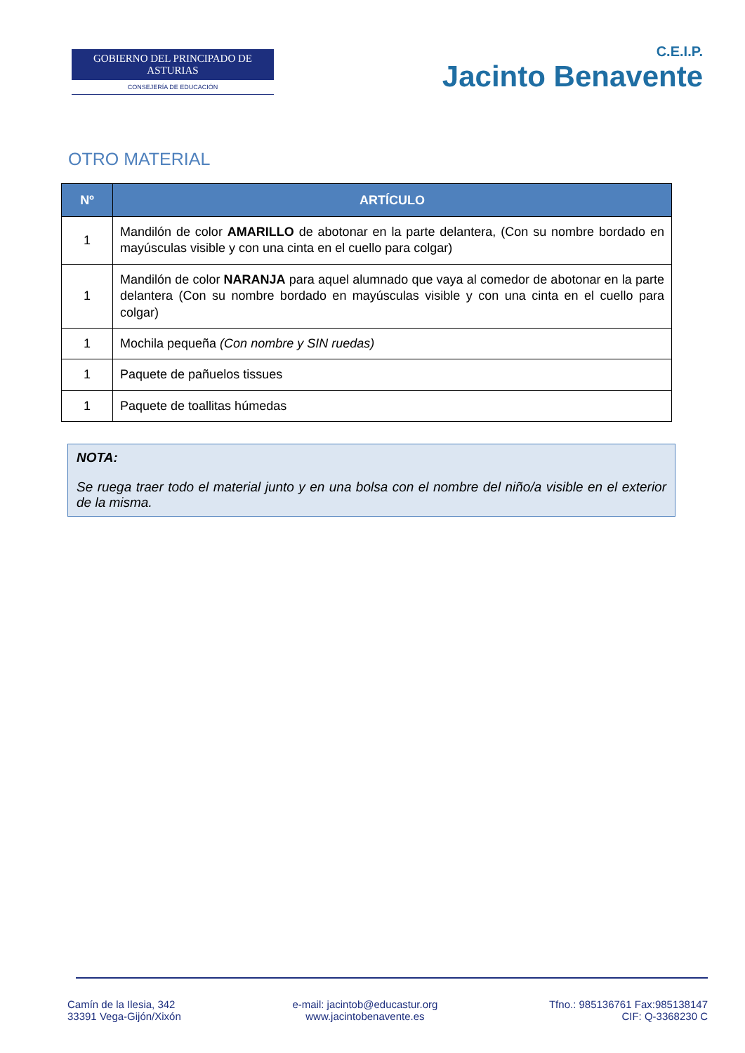GOBIERNO DEL PRINCIPADO DE ASTURIAS
CONSEJERÍA DE EDUCACIÓN
C.E.I.P.
Jacinto Benavente
OTRO MATERIAL
| Nº | ARTÍCULO |
| --- | --- |
| 1 | Mandilón de color AMARILLO de abotonar en la parte delantera, (Con su nombre bordado en mayúsculas visible y con una cinta en el cuello para colgar) |
| 1 | Mandilón de color NARANJA para aquel alumnado que vaya al comedor de abotonar en la parte delantera (Con su nombre bordado en mayúsculas visible y con una cinta en el cuello para colgar) |
| 1 | Mochila pequeña (Con nombre y SIN ruedas) |
| 1 | Paquete de pañuelos tissues |
| 1 | Paquete de toallitas húmedas |
NOTA:
Se ruega traer todo el material junto y en una bolsa con el nombre del niño/a visible en el exterior de la misma.
Camín de la Ilesia, 342
33391 Vega-Gijón/Xixón
e-mail: jacintob@educastur.org
www.jacintobenavente.es
Tfno.: 985136761 Fax:985138147
CIF: Q-3368230 C